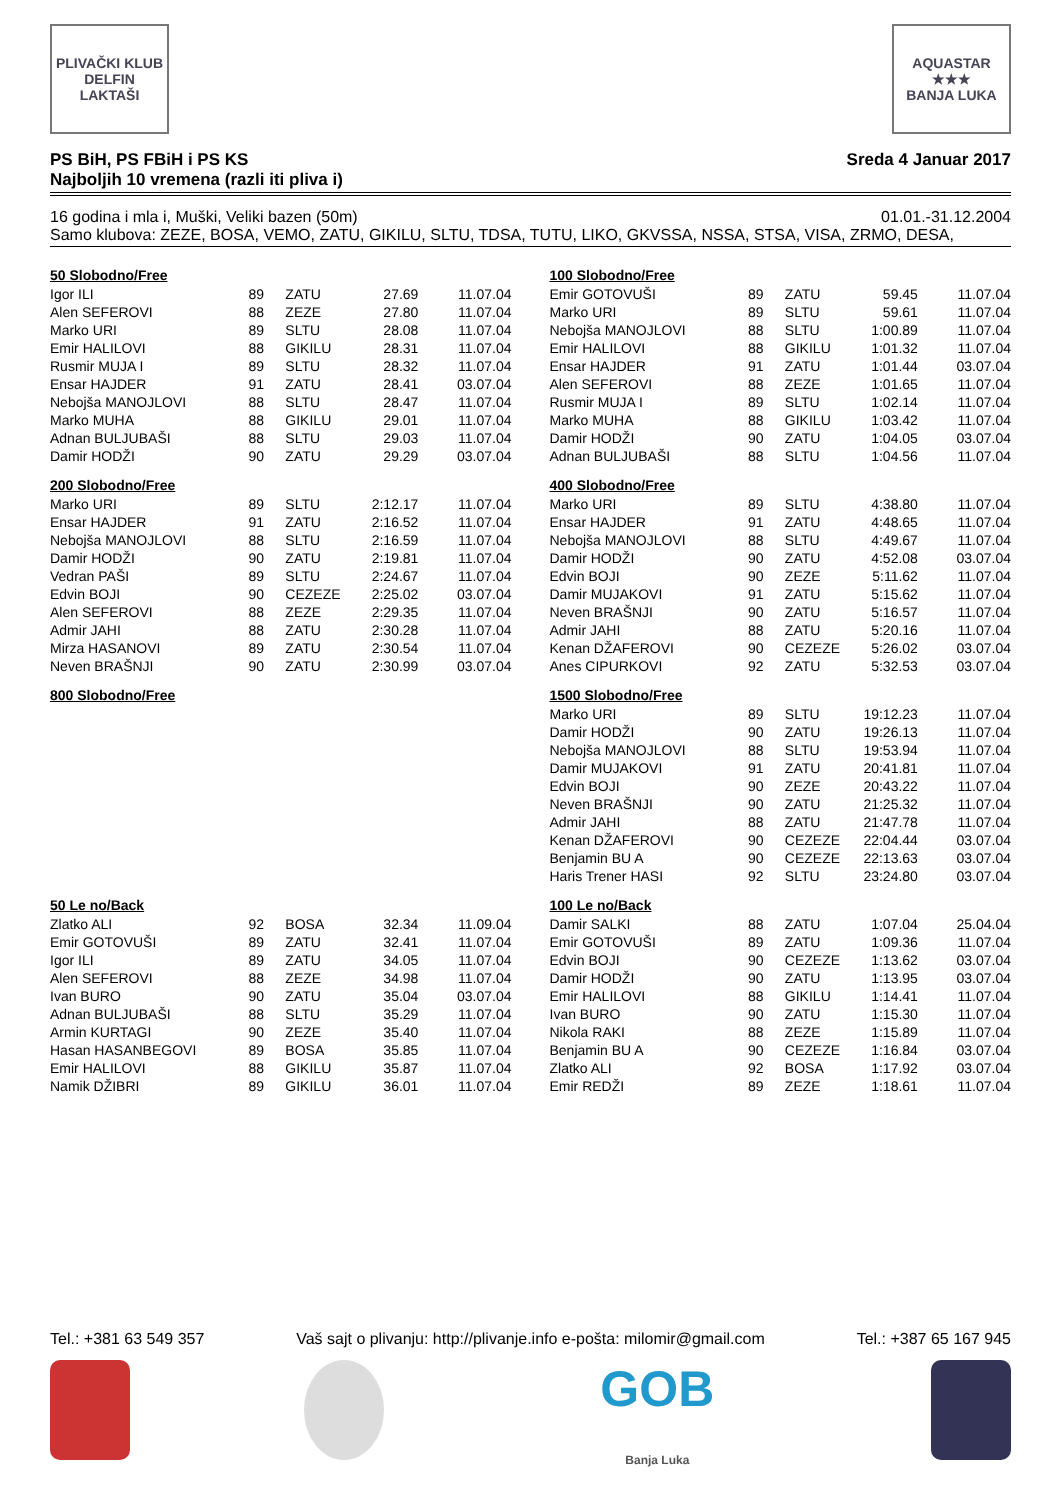PLIVAČKI KLUB
DELFIN
LAKTAŠI
AQUASTAR
★★★
BANJA LUKA
PS BiH, PS FBiH i PS KS
Najboljih 10 vremena (razli iti pliva i)
Sreda 4 Januar 2017
16 godina i mla i, Muški, Veliki bazen (50m)
01.01.-31.12.2004
Samo klubova: ZEZE, BOSA, VEMO, ZATU, GIKILU, SLTU, TDSA, TUTU, LIKO, GKVSSA, NSSA, STSA, VISA, ZRMO, DESA,
50 Slobodno/Free
| Igor ILI | 89 | ZATU | 27.69 | 11.07.04 |
| Alen SEFEROVI | 88 | ZEZE | 27.80 | 11.07.04 |
| Marko URI | 89 | SLTU | 28.08 | 11.07.04 |
| Emir HALILOVI | 88 | GIKILU | 28.31 | 11.07.04 |
| Rusmir MUJA I | 89 | SLTU | 28.32 | 11.07.04 |
| Ensar HAJDER | 91 | ZATU | 28.41 | 03.07.04 |
| Nebojša MANOJLOVI | 88 | SLTU | 28.47 | 11.07.04 |
| Marko MUHA | 88 | GIKILU | 29.01 | 11.07.04 |
| Adnan BULJUBAŠI | 88 | SLTU | 29.03 | 11.07.04 |
| Damir HODŽI | 90 | ZATU | 29.29 | 03.07.04 |
100 Slobodno/Free
| Emir GOTOVUŠI | 89 | ZATU | 59.45 | 11.07.04 |
| Marko URI | 89 | SLTU | 59.61 | 11.07.04 |
| Nebojša MANOJLOVI | 88 | SLTU | 1:00.89 | 11.07.04 |
| Emir HALILOVI | 88 | GIKILU | 1:01.32 | 11.07.04 |
| Ensar HAJDER | 91 | ZATU | 1:01.44 | 03.07.04 |
| Alen SEFEROVI | 88 | ZEZE | 1:01.65 | 11.07.04 |
| Rusmir MUJA I | 89 | SLTU | 1:02.14 | 11.07.04 |
| Marko MUHA | 88 | GIKILU | 1:03.42 | 11.07.04 |
| Damir HODŽI | 90 | ZATU | 1:04.05 | 03.07.04 |
| Adnan BULJUBAŠI | 88 | SLTU | 1:04.56 | 11.07.04 |
200 Slobodno/Free
| Marko URI | 89 | SLTU | 2:12.17 | 11.07.04 |
| Ensar HAJDER | 91 | ZATU | 2:16.52 | 11.07.04 |
| Nebojša MANOJLOVI | 88 | SLTU | 2:16.59 | 11.07.04 |
| Damir HODŽI | 90 | ZATU | 2:19.81 | 11.07.04 |
| Vedran PAŠI | 89 | SLTU | 2:24.67 | 11.07.04 |
| Edvin BOJI | 90 | CEZEZE | 2:25.02 | 03.07.04 |
| Alen SEFEROVI | 88 | ZEZE | 2:29.35 | 11.07.04 |
| Admir JAHI | 88 | ZATU | 2:30.28 | 11.07.04 |
| Mirza HASANOVI | 89 | ZATU | 2:30.54 | 11.07.04 |
| Neven BRAŠNJI | 90 | ZATU | 2:30.99 | 03.07.04 |
400 Slobodno/Free
| Marko URI | 89 | SLTU | 4:38.80 | 11.07.04 |
| Ensar HAJDER | 91 | ZATU | 4:48.65 | 11.07.04 |
| Nebojša MANOJLOVI | 88 | SLTU | 4:49.67 | 11.07.04 |
| Damir HODŽI | 90 | ZATU | 4:52.08 | 03.07.04 |
| Edvin BOJI | 90 | ZEZE | 5:11.62 | 11.07.04 |
| Damir MUJAKOVI | 91 | ZATU | 5:15.62 | 11.07.04 |
| Neven BRAŠNJI | 90 | ZATU | 5:16.57 | 11.07.04 |
| Admir JAHI | 88 | ZATU | 5:20.16 | 11.07.04 |
| Kenan DŽAFEROVI | 90 | CEZEZE | 5:26.02 | 03.07.04 |
| Anes CIPURKOVI | 92 | ZATU | 5:32.53 | 03.07.04 |
800 Slobodno/Free
1500 Slobodno/Free
| Marko URI | 89 | SLTU | 19:12.23 | 11.07.04 |
| Damir HODŽI | 90 | ZATU | 19:26.13 | 11.07.04 |
| Nebojša MANOJLOVI | 88 | SLTU | 19:53.94 | 11.07.04 |
| Damir MUJAKOVI | 91 | ZATU | 20:41.81 | 11.07.04 |
| Edvin BOJI | 90 | ZEZE | 20:43.22 | 11.07.04 |
| Neven BRAŠNJI | 90 | ZATU | 21:25.32 | 11.07.04 |
| Admir JAHI | 88 | ZATU | 21:47.78 | 11.07.04 |
| Kenan DŽAFEROVI | 90 | CEZEZE | 22:04.44 | 03.07.04 |
| Benjamin BU A | 90 | CEZEZE | 22:13.63 | 03.07.04 |
| Haris Trener HASI | 92 | SLTU | 23:24.80 | 03.07.04 |
50 Le no/Back
| Zlatko ALI | 92 | BOSA | 32.34 | 11.09.04 |
| Emir GOTOVUŠI | 89 | ZATU | 32.41 | 11.07.04 |
| Igor ILI | 89 | ZATU | 34.05 | 11.07.04 |
| Alen SEFEROVI | 88 | ZEZE | 34.98 | 11.07.04 |
| Ivan BURO | 90 | ZATU | 35.04 | 03.07.04 |
| Adnan BULJUBAŠI | 88 | SLTU | 35.29 | 11.07.04 |
| Armin KURTAGI | 90 | ZEZE | 35.40 | 11.07.04 |
| Hasan HASANBEGOVI | 89 | BOSA | 35.85 | 11.07.04 |
| Emir HALILOVI | 88 | GIKILU | 35.87 | 11.07.04 |
| Namik DŽIBRI | 89 | GIKILU | 36.01 | 11.07.04 |
100 Le no/Back
| Damir SALKI | 88 | ZATU | 1:07.04 | 25.04.04 |
| Emir GOTOVUŠI | 89 | ZATU | 1:09.36 | 11.07.04 |
| Edvin BOJI | 90 | CEZEZE | 1:13.62 | 03.07.04 |
| Damir HODŽI | 90 | ZATU | 1:13.95 | 03.07.04 |
| Emir HALILOVI | 88 | GIKILU | 1:14.41 | 11.07.04 |
| Ivan BURO | 90 | ZATU | 1:15.30 | 11.07.04 |
| Nikola RAKI | 88 | ZEZE | 1:15.89 | 11.07.04 |
| Benjamin BU A | 90 | CEZEZE | 1:16.84 | 03.07.04 |
| Zlatko ALI | 92 | BOSA | 1:17.92 | 03.07.04 |
| Emir REDŽI | 89 | ZEZE | 1:18.61 | 11.07.04 |
Tel.: +381 63 549 357 Vaš sajt o plivanju: http://plivanje.info e-pošta: milomir@gmail.com Tel.: +387 65 167 945
GOB
Banja Luka